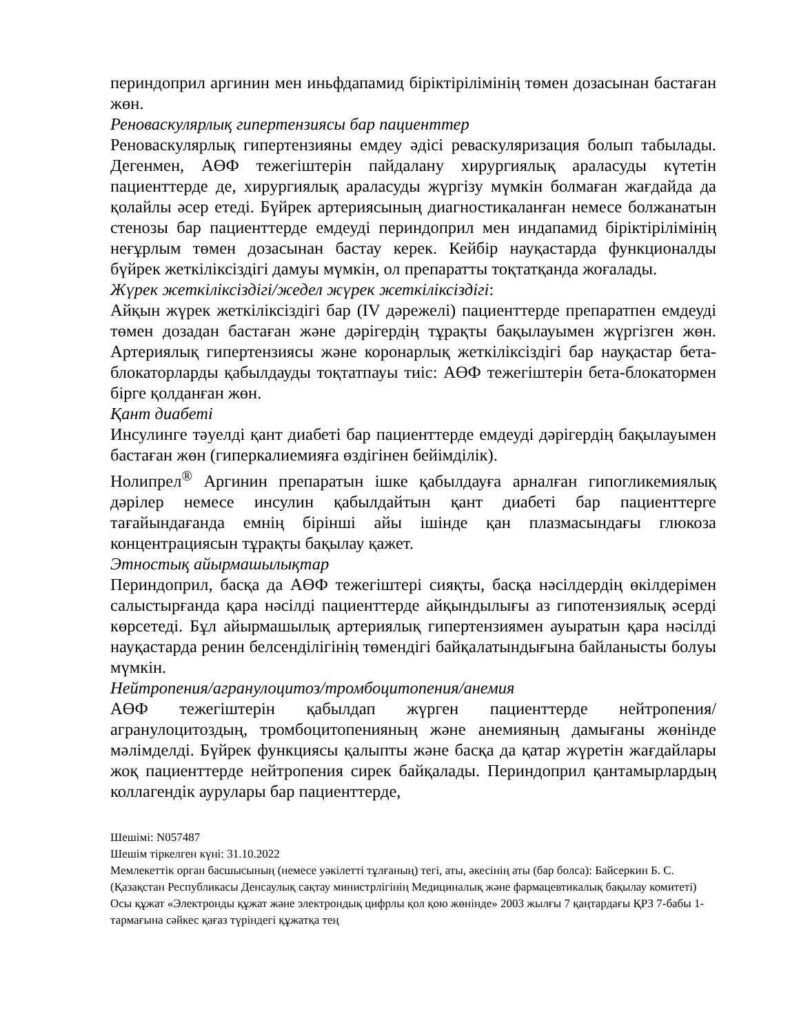периндоприл аргинин мен иньфдапамид біріктірілімінің төмен дозасынан бастаған жөн.
Реноваскулярлық гипертензиясы бар пациенттер
Реноваскулярлық гипертензияны емдеу әдісі реваскуляризация болып табылады. Дегенмен, АӨФ тежегіштерін пайдалану хирургиялық араласуды күтетін пациенттерде де, хирургиялық араласуды жүргізу мүмкін болмаған жағдайда да қолайлы әсер етеді. Бүйрек артериясының диагностикаланған немесе болжанатын стенозы бар пациенттерде емдеуді периндоприл мен индапамид біріктірілімінің неғұрлым төмен дозасынан бастау керек. Кейбір науқастарда функционалды бүйрек жеткіліксіздігі дамуы мүмкін, ол препаратты тоқтатқанда жоғалады.
Жүрек жеткіліксіздігі/жедел жүрек жеткіліксіздігі:
Айқын жүрек жеткіліксіздігі бар (IV дәрежелі) пациенттерде препаратпен емдеуді төмен дозадан бастаған және дәрігердің тұрақты бақылауымен жүргізген жөн. Артериялық гипертензиясы және коронарлық жеткіліксіздігі бар науқастар бета-блокаторларды қабылдауды тоқтатпауы тиіс: АӨФ тежегіштерін бета-блокатормен бірге қолданған жөн.
Қант диабеті
Инсулинге тәуелді қант диабеті бар пациенттерде емдеуді дәрігердің бақылауымен бастаған жөн (гиперкалиемияға өздігінен бейімділік).
Нолипрел<sup>®</sup> Аргинин препаратын ішке қабылдауға арналған гипогликемиялық дәрілер немесе инсулин қабылдайтын қант диабеті бар пациенттерге тағайындағанда емнің бірінші айы ішінде қан плазмасындағы глюкоза концентрациясын тұрақты бақылау қажет.
Этностық айырмашылықтар
Периндоприл, басқа да АӨФ тежегіштері сияқты, басқа нәсілдердің өкілдерімен салыстырғанда қара нәсілді пациенттерде айқындылығы аз гипотензиялық әсерді көрсетеді. Бұл айырмашылық артериялық гипертензиямен ауыратын қара нәсілді науқастарда ренин белсенділігінің төмендігі байқалатындығына байланысты болуы мүмкін.
Нейтропения/агранулоцитоз/тромбоцитопения/анемия
АӨФ тежегіштерін қабылдап жүрген пациенттерде нейтропения/агранулоцитоздың, тромбоцитопенияның және анемияның дамығаны жөнінде мәлімделді. Бүйрек функциясы қалыпты және басқа да қатар жүретін жағдайлары жоқ пациенттерде нейтропения сирек байқалады. Периндоприл қантамырлардың коллагендік аурулары бар пациенттерде,
Шешімі: N057487
Шешім тіркелген күні: 31.10.2022
Мемлекеттік орган басшысының (немесе уәкілетті тұлғаның) тегі, аты, әкесінің аты (бар болса): Байсеркин Б. С.
(Қазақстан Республикасы Денсаулық сақтау министрлігінің Медициналық және фармацевтикалық бақылау комитеті)
Осы құжат «Электронды құжат және электрондық цифрлы қол қою жөнінде» 2003 жылғы 7 қаңтардағы ҚРЗ 7-бабы 1-тармағына сәйкес қағаз түріндегі құжатқа тең